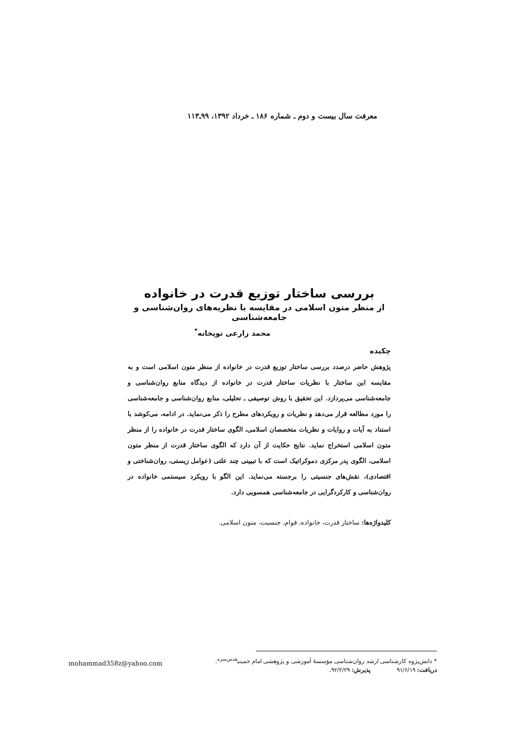معرفت سال بیست و دوم ـ شماره ۱۸۶ ـ خرداد ۱۳۹۲، ۹۹ـ۱۱۳
بررسی ساختار توزیع قدرت در خانواده
از منظر متون اسلامی در مقایسه با نظریه‌های روان‌شناسی و جامعه‌شناسی
محمد زارعی توپخانه<sup>*</sup>
چکیده
پژوهش حاضر درصدد بررسی ساختار توزیع قدرت در خانواده از منظر متون اسلامی است و به مقایسه این ساختار با نظریات ساختار قدرت در خانواده از دیدگاه منابع روان‌شناسی و جامعه‌شناسی می‌پردازد. این تحقیق با روش توصیفی ـ تحلیلی، منابع روان‌شناسی و جامعه‌شناسی را مورد مطالعه قرار می‌دهد و نظریات و رویکردهای مطرح را ذکر می‌نماید. در ادامه، می‌کوشد با استناد به آیات و روایات و نظریات متخصصان اسلامی، الگوی ساختار قدرت در خانواده را از منظر متون اسلامی استخراج نماید. نتایج حکایت از آن دارد که الگوی ساختار قدرت از منظر متون اسلامی، الگوی پدر مرکزی دموکراتیک است که با تبیینی چند علتی (عوامل زیستی، روان‌شناختی و اقتصادی)، نقش‌های جنسیتی را برجسته می‌نماید. این الگو با رویکرد سیستمی خانواده در روان‌شناسی و کارکردگرایی در جامعه‌شناسی همسویی دارد.
کلیدواژه‌ها: ساختار قدرت، خانواده، قوام، جنسیت، متون اسلامی.
* دانش‌پژوه کارشناسی ارشد روان‌شناسی مؤسسهٔ آموزشی و پژوهشی امام خمینی<sup>قدس‌سره</sup>.
دریافت: ۹۱/۶/۱۹ پذیرش: ۹۲/۲/۲۹.
mohammad358z@yahoo.com